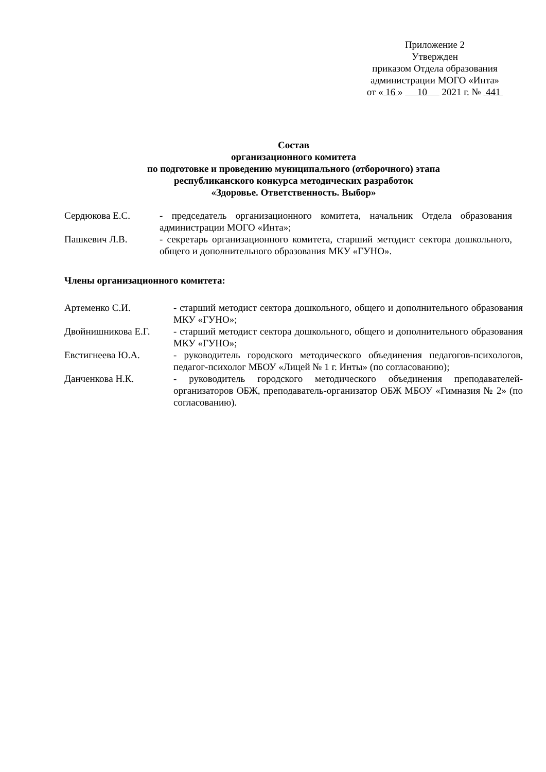Приложение 2
Утвержден
приказом Отдела образования
администрации МОГО «Инта»
от « 16 » 10 2021 г. № 441
Состав
организационного комитета
по подготовке и проведению муниципального (отборочного) этапа
республиканского конкурса методических разработок
«Здоровье. Ответственность. Выбор»
| Сердюкова Е.С. | - председатель организационного комитета, начальник Отдела образования администрации МОГО «Инта»; |
| Пашкевич Л.В. | - секретарь организационного комитета, старший методист сектора дошкольного, общего и дополнительного образования МКУ «ГУНО». |
Члены организационного комитета:
| Артеменко С.И. | - старший методист сектора дошкольного, общего и дополнительного образования МКУ «ГУНО»; |
| Двойнишникова Е.Г. | - старший методист сектора дошкольного, общего и дополнительного образования МКУ «ГУНО»; |
| Евстигнеева Ю.А. | - руководитель городского методического объединения педагогов-психологов, педагог-психолог МБОУ «Лицей № 1 г. Инты» (по согласованию); |
| Данченкова Н.К. | - руководитель городского методического объединения преподавателей-организаторов ОБЖ, преподаватель-организатор ОБЖ МБОУ «Гимназия № 2» (по согласованию). |